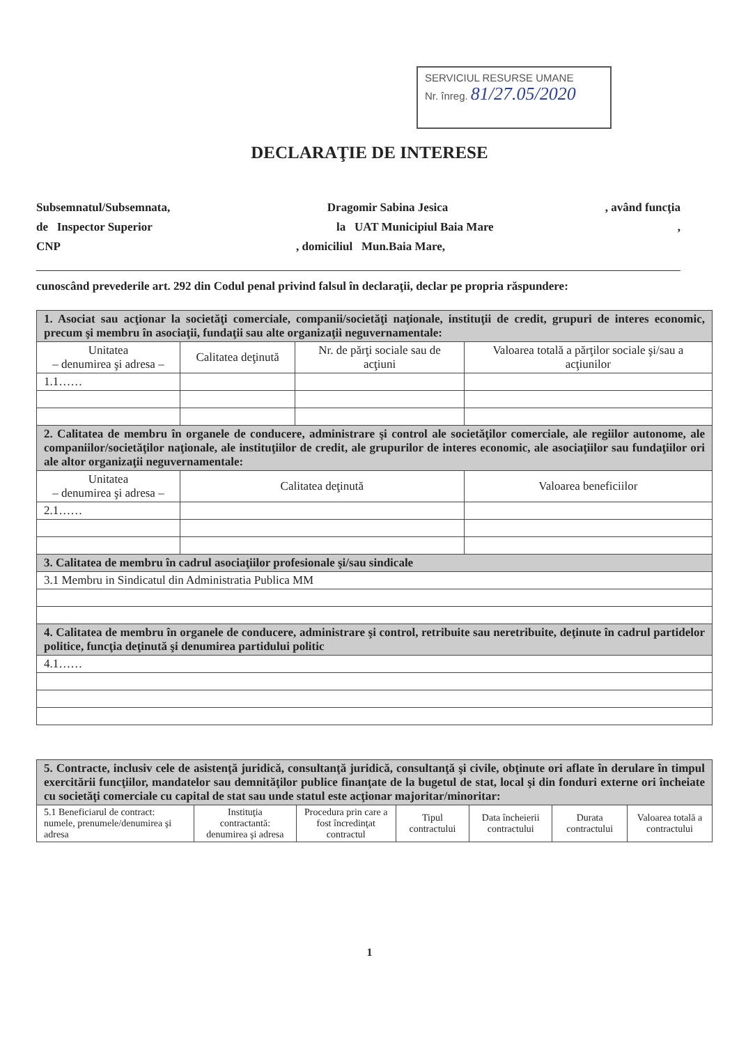SERVICIUL RESURSE UMANE
Nr. înreg. 81/27.05/2020
DECLARAŢIE DE INTERESE
Subsemnatul/Subsemnata, Dragomir Sabina Jesica, având funcţia
de Inspector Superior la UAT Municipiul Baia Mare,
CNP, domiciliul Mun.Baia Mare,
cunoscând prevederile art. 292 din Codul penal privind falsul în declaraţii, declar pe propria răspundere:
| 1. Asociat sau acţionar la societăţi comerciale, companii/societăţi naţionale, instituţii de credit, grupuri de interes economic, precum şi membru în asociaţii, fundaţii sau alte organizaţii neguvernamentale: | | | |
| Unitatea – denumirea şi adresa – | Calitatea deţinută | Nr. de părţi sociale sau de acţiuni | Valoarea totală a părţilor sociale şi/sau a acţiunilor |
| 1.1…… | | | |
| 2. Calitatea de membru în organele de conducere, administrare şi control ale societăţilor comerciale, ale regiilor autonome, ale companiilor/societăţilor naţionale, ale instituţiilor de credit, ale grupurilor de interes economic, ale asociaţiilor sau fundaţiilor ori ale altor organizaţii neguvernamentale: | | | |
| Unitatea – denumirea şi adresa – | Calitatea deţinută | | Valoarea beneficiilor |
| 2.1…… | | | |
| 3. Calitatea de membru în cadrul asociaţiilor profesionale şi/sau sindicale | | | |
| 3.1 Membru in Sindicatul din Administratia Publica MM | | | |
| 4. Calitatea de membru în organele de conducere, administrare şi control, retribuite sau neretribuite, deţinute în cadrul partidelor politice, funcţia deţinută şi denumirea partidului politic | | | |
| 4.1…… | | | |
| 5. Contracte, inclusiv cele de asistenţă juridică, consultanţă juridică, consultanţă şi civile, obţinute ori aflate în derulare în timpul exercitării funcţiilor, mandatelor sau demnităţilor publice finanţate de la bugetul de stat, local şi din fonduri externe ori încheiate cu societăţi comerciale cu capital de stat sau unde statul este acţionar majoritar/minoritar: | | | | | | |
| 5.1 Beneficiarul de contract: numele, prenumele/denumirea şi adresa | Instituţia contractantă: denumirea şi adresa | Procedura prin care a fost încredinţat contractul | Tipul contractului | Data încheierii contractului | Durata contractului | Valoarea totală a contractului |
1